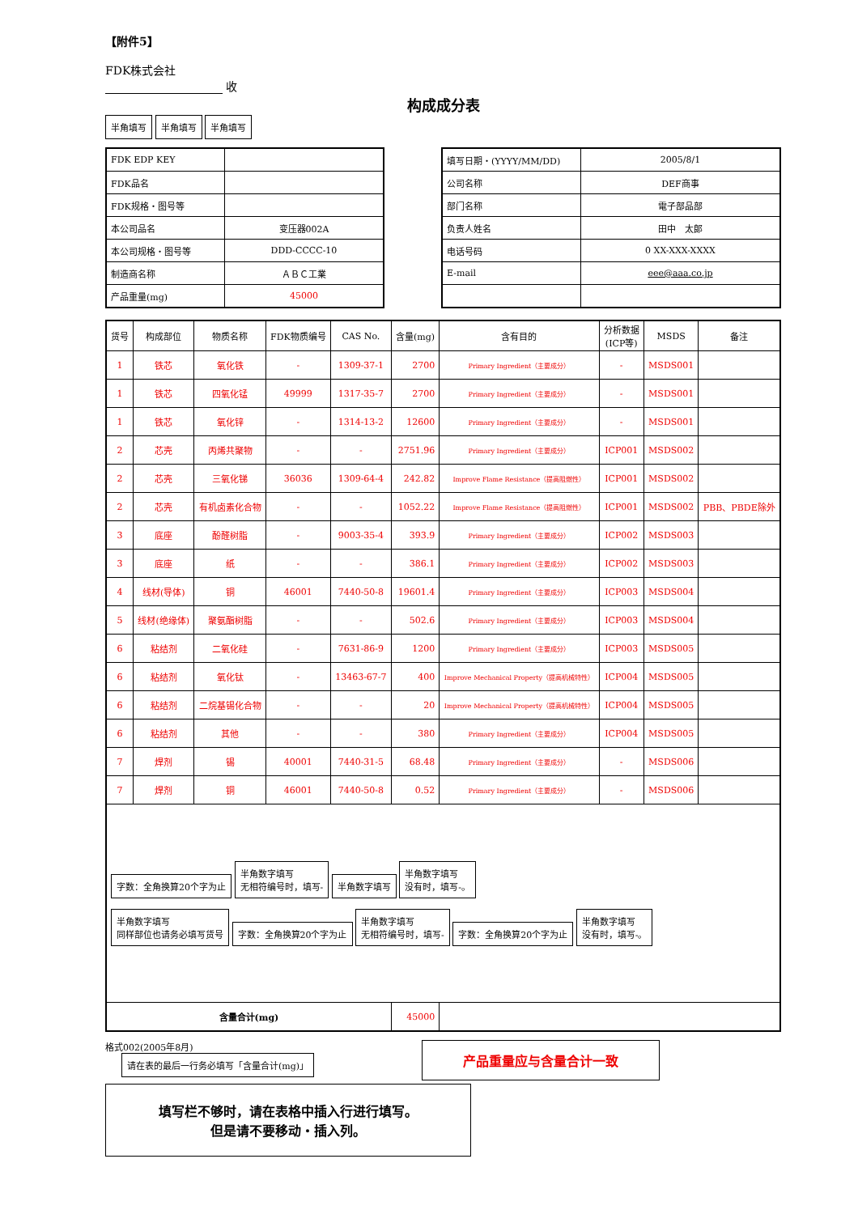【附件5】
FDK株式会社
收
构成成分表
半角填写 半角填写 半角填写
| FDK EDP KEY | |
| FDK品名 | |
| FDK规格・图号等 | |
| 本公司品名 | 变压器002A |
| 本公司规格・图号等 | DDD-CCCC-10 |
| 制造商名称 | ＡＢＣ工業 |
| 产品重量(mg) | 45000 |
| 填写日期・(YYYY/MM/DD) | 2005/8/1 |
| 公司名称 | DEF商事 |
| 部门名称 | 電子部品部 |
| 负责人姓名 | 田中 太郎 |
| 电话号码 | 0 XX-XXX-XXXX |
| E-mail | eee@aaa.co.jp |
| 货号 | 构成部位 | 物质名称 | FDK物质编号 | CAS No. | 含量(mg) | 含有目的 | 分析数据 (ICP等) | MSDS | 备注 |
| --- | --- | --- | --- | --- | --- | --- | --- | --- | --- |
| 1 | 铁芯 | 氧化铁 | - | 1309-37-1 | 2700 | Primary Ingredient（主要成分） | - | MSDS001 | |
| 1 | 铁芯 | 四氧化锰 | 49999 | 1317-35-7 | 2700 | Primary Ingredient（主要成分） | - | MSDS001 | |
| 1 | 铁芯 | 氧化锌 | - | 1314-13-2 | 12600 | Primary Ingredient（主要成分） | - | MSDS001 | |
| 2 | 芯壳 | 丙烯共聚物 | - | - | 2751.96 | Primary Ingredient（主要成分） | ICP001 | MSDS002 | |
| 2 | 芯壳 | 三氧化锑 | 36036 | 1309-64-4 | 242.82 | Improve Flame Resistance（提高阻燃性） | ICP001 | MSDS002 | |
| 2 | 芯壳 | 有机卤素化合物 | - | - | 1052.22 | Improve Flame Resistance（提高阻燃性） | ICP001 | MSDS002 | PBB、PBDE除外 |
| 3 | 底座 | 酚醛树脂 | - | 9003-35-4 | 393.9 | Primary Ingredient（主要成分） | ICP002 | MSDS003 | |
| 3 | 底座 | 纸 | - | - | 386.1 | Primary Ingredient（主要成分） | ICP002 | MSDS003 | |
| 4 | 线材(导体) | 铜 | 46001 | 7440-50-8 | 19601.4 | Primary Ingredient（主要成分） | ICP003 | MSDS004 | |
| 5 | 线材(绝缘体) | 聚氨酯树脂 | - | - | 502.6 | Primary Ingredient（主要成分） | ICP003 | MSDS004 | |
| 6 | 粘结剂 | 二氧化硅 | - | 7631-86-9 | 1200 | Primary Ingredient（主要成分） | ICP003 | MSDS005 | |
| 6 | 粘结剂 | 氧化钛 | - | 13463-67-7 | 400 | Improve Mechanical Property（提高机械特性） | ICP004 | MSDS005 | |
| 6 | 粘结剂 | 二烷基锡化合物 | - | - | 20 | Improve Mechanical Property（提高机械特性） | ICP004 | MSDS005 | |
| 6 | 粘结剂 | 其他 | - | - | 380 | Primary Ingredient（主要成分） | ICP004 | MSDS005 | |
| 7 | 焊剂 | 锡 | 40001 | 7440-31-5 | 68.48 | Primary Ingredient（主要成分） | - | MSDS006 | |
| 7 | 焊剂 | 铜 | 46001 | 7440-50-8 | 0.52 | Primary Ingredient（主要成分） | - | MSDS006 | |
| 字数：全角换算20个字为止 半角数字填写 无相符编号时，填写- 半角数字填写 半角数字填写 没有时，填写-。 半角数字填写 同样部位也请务必填写货号 字数：全角换算20个字为止 半角数字填写 无相符编号时，填写- 字数：全角换算20个字为止 半角数字填写 没有时，填写-。 | | | | | | | | | |
| 含量合计(mg) | | | | | 45000 | | | | |
格式002(2005年8月)
请在表的最后一行务必填写「含量合计(mg)」
产品重量应与含量合计一致
填写栏不够时，请在表格中插入行进行填写。
但是请不要移动・插入列。